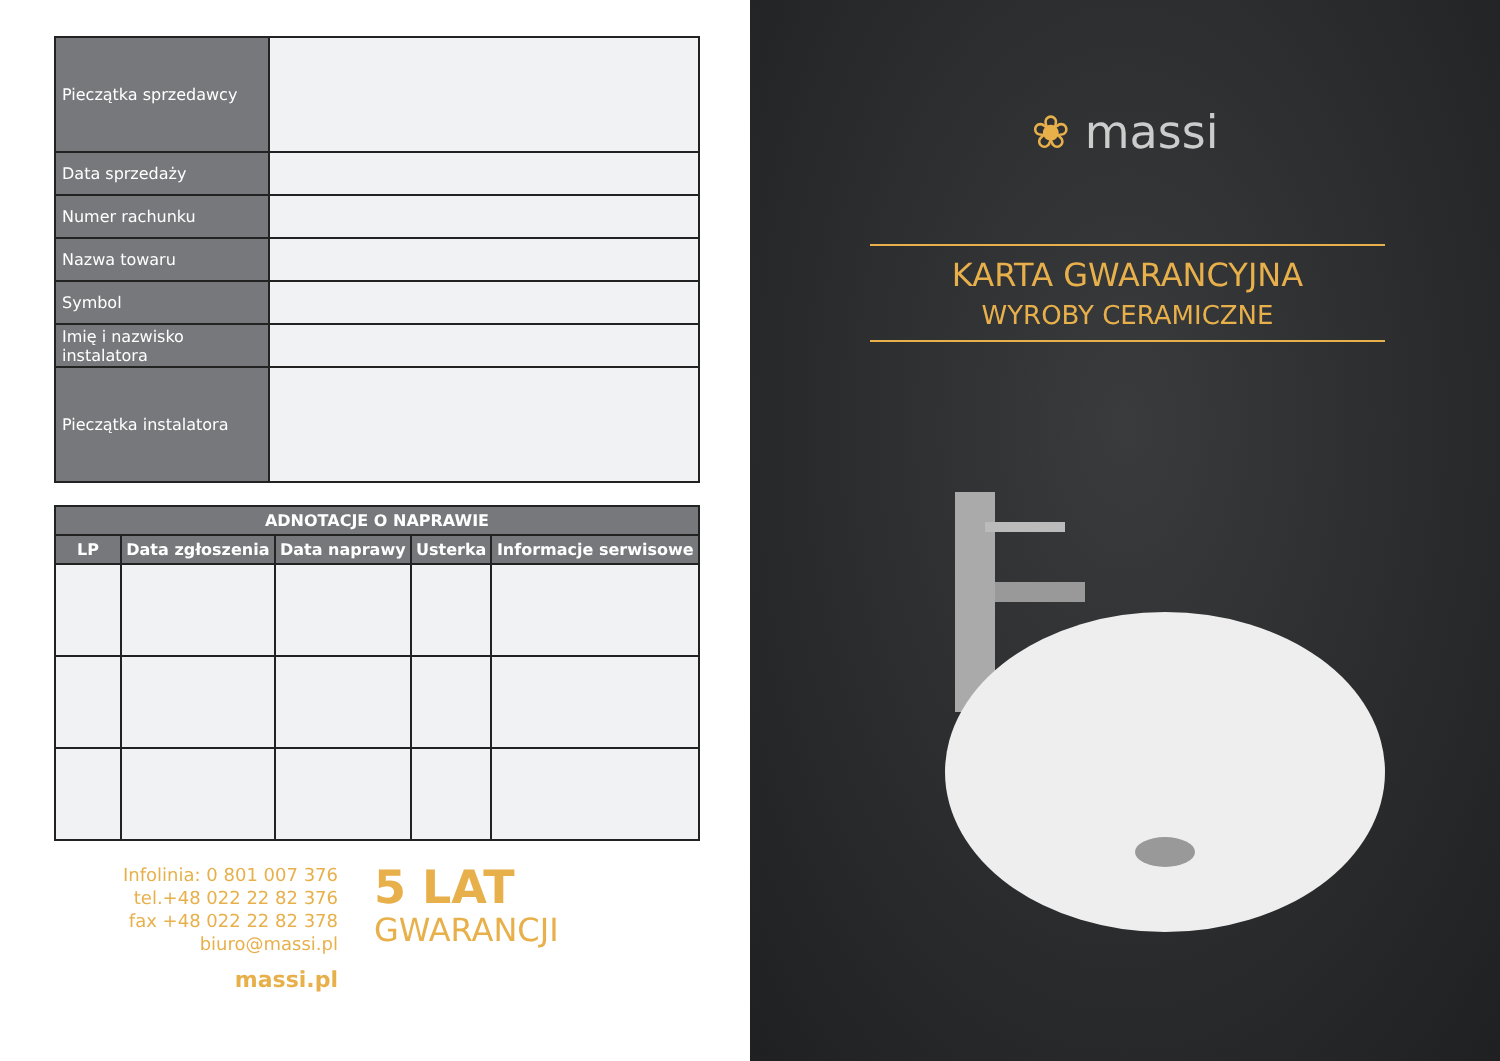| Pieczątka sprzedawcy | |
| Data sprzedaży | |
| Numer rachunku | |
| Nazwa towaru | |
| Symbol | |
| Imię i nazwisko instalatora | |
| Pieczątka instalatora | |
| ADNOTACJE O NAPRAWIE | | | | |
| --- | --- | --- | --- | --- |
| LP | Data zgłoszenia | Data naprawy | Usterka | Informacje serwisowe |
Infolinia: 0 801 007 376
tel.+48 022 22 82 376
fax +48 022 22 82 378
biuro@massi.pl
massi.pl
5 LAT
GWARANCJI
❀ massi
KARTA GWARANCYJNA
WYROBY CERAMICZNE